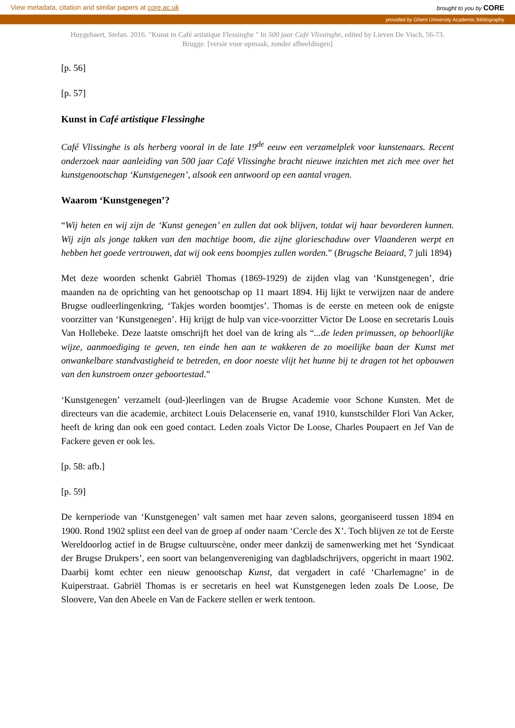View metadata, citation and similar papers at core.ac.uk brought to you by CORE
provided by Ghent University Academic Bibliography
Huygebaert, Stefan. 2016. "Kunst in Café artistique Flessinghe " In 500 jaar Café Vlissinghe, edited by Lieven De Visch, 56-73. Brugge. [versie voor opmaak, zonder afbeeldingen]
[p. 56]
[p. 57]
Kunst in Café artistique Flessinghe
Café Vlissinghe is als herberg vooral in de late 19<sup>de</sup> eeuw een verzamelplek voor kunstenaars. Recent onderzoek naar aanleiding van 500 jaar Café Vlissinghe bracht nieuwe inzichten met zich mee over het kunstgenootschap ‘Kunstgenegen’, alsook een antwoord op een aantal vragen.
Waarom ‘Kunstgenegen’?
“Wij heten en wij zijn de ‘Kunst genegen’ en zullen dat ook blijven, totdat wij haar bevorderen kunnen. Wij zijn als jonge takken van den machtige boom, die zijne glorieschaduw over Vlaanderen werpt en hebben het goede vertrouwen, dat wij ook eens boompjes zullen worden.” (Brugsche Beiaard, 7 juli 1894)
Met deze woorden schenkt Gabriël Thomas (1869-1929) de zijden vlag van ‘Kunstgenegen’, drie maanden na de oprichting van het genootschap op 11 maart 1894. Hij lijkt te verwijzen naar de andere Brugse oudleerlingenkring, ‘Takjes worden boomtjes’. Thomas is de eerste en meteen ook de enigste voorzitter van ‘Kunstgenegen’. Hij krijgt de hulp van vice-voorzitter Victor De Loose en secretaris Louis Van Hollebeke. Deze laatste omschrijft het doel van de kring als “...de leden primussen, op behoorlijke wijze, aanmoediging te geven, ten einde hen aan te wakkeren de zo moeilijke baan der Kunst met onwankelbare standvastigheid te betreden, en door noeste vlijt het hunne bij te dragen tot het opbouwen van den kunstroem onzer geboortestad.”
‘Kunstgenegen’ verzamelt (oud-)leerlingen van de Brugse Academie voor Schone Kunsten. Met de directeurs van die academie, architect Louis Delacenserie en, vanaf 1910, kunstschilder Flori Van Acker, heeft de kring dan ook een goed contact. Leden zoals Victor De Loose, Charles Poupaert en Jef Van de Fackere geven er ook les.
[p. 58: afb.]
[p. 59]
De kernperiode van ‘Kunstgenegen’ valt samen met haar zeven salons, georganiseerd tussen 1894 en 1900. Rond 1902 splitst een deel van de groep af onder naam ‘Cercle des X’. Toch blijven ze tot de Eerste Wereldoorlog actief in de Brugse cultuurscène, onder meer dankzij de samenwerking met het ‘Syndicaat der Brugse Drukpers’, een soort van belangenvereniging van dagbladschrijvers, opgericht in maart 1902. Daarbij komt echter een nieuw genootschap Kunst, dat vergadert in café ‘Charlemagne’ in de Kuiperstraat. Gabriël Thomas is er secretaris en heel wat Kunstgenegen leden zoals De Loose, De Sloovere, Van den Abeele en Van de Fackere stellen er werk tentoon.